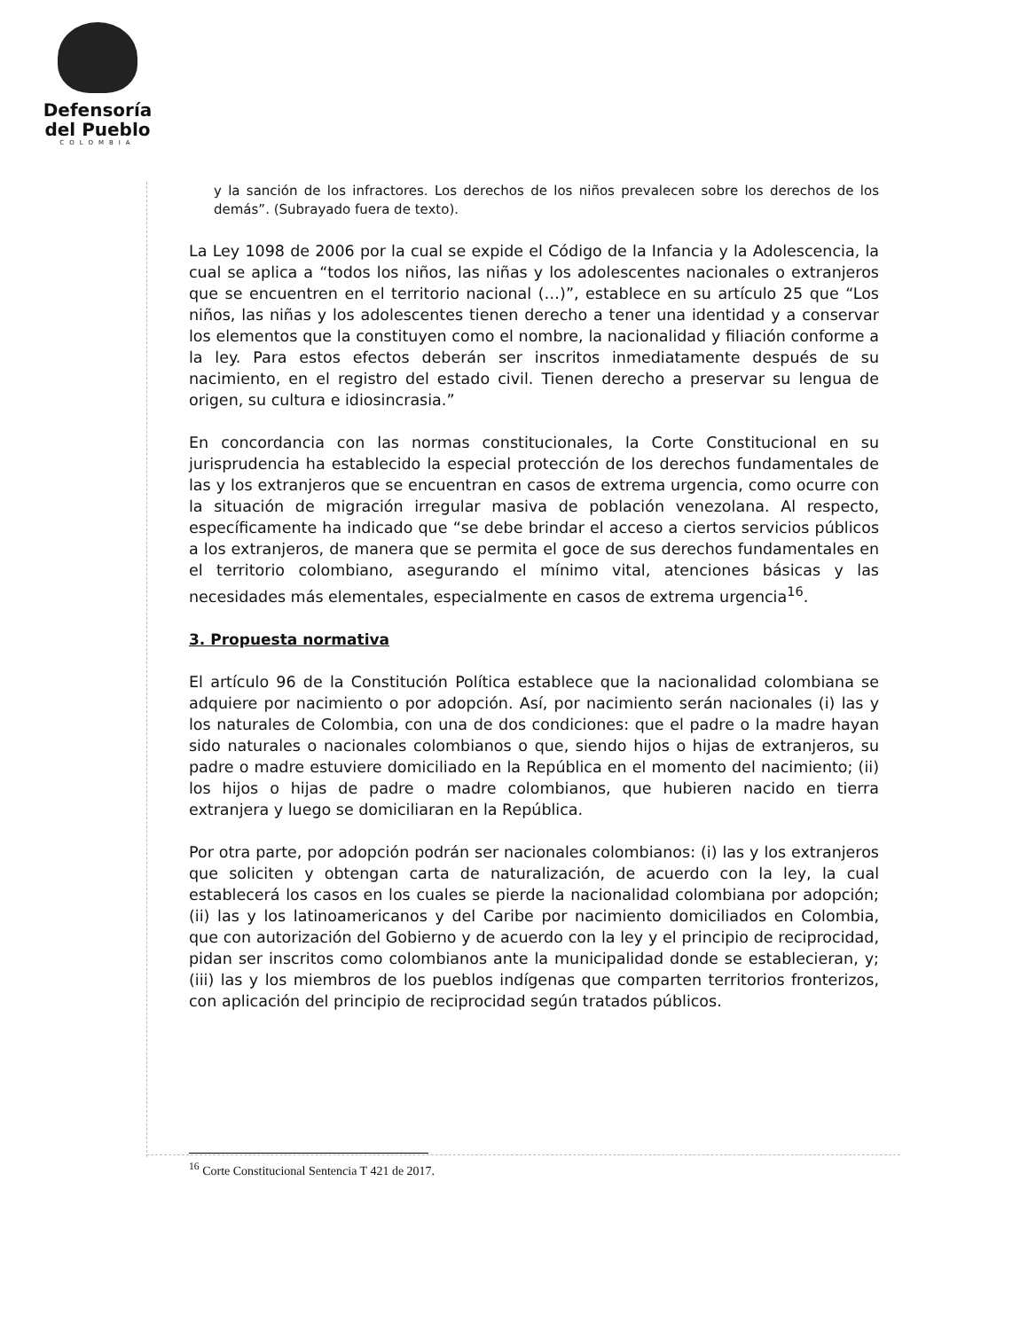Defensoría
del Pueblo
COLOMBIA
y la sanción de los infractores. Los derechos de los niños prevalecen sobre los derechos de los demás”. (Subrayado fuera de texto).
La Ley 1098 de 2006 por la cual se expide el Código de la Infancia y la Adolescencia, la cual se aplica a “todos los niños, las niñas y los adolescentes nacionales o extranjeros que se encuentren en el territorio nacional (…)”, establece en su artículo 25 que “Los niños, las niñas y los adolescentes tienen derecho a tener una identidad y a conservar los elementos que la constituyen como el nombre, la nacionalidad y filiación conforme a la ley. Para estos efectos deberán ser inscritos inmediatamente después de su nacimiento, en el registro del estado civil. Tienen derecho a preservar su lengua de origen, su cultura e idiosincrasia.”
En concordancia con las normas constitucionales, la Corte Constitucional en su jurisprudencia ha establecido la especial protección de los derechos fundamentales de las y los extranjeros que se encuentran en casos de extrema urgencia, como ocurre con la situación de migración irregular masiva de población venezolana. Al respecto, específicamente ha indicado que “se debe brindar el acceso a ciertos servicios públicos a los extranjeros, de manera que se permita el goce de sus derechos fundamentales en el territorio colombiano, asegurando el mínimo vital, atenciones básicas y las necesidades más elementales, especialmente en casos de extrema urgencia<sup>16</sup>.
3. Propuesta normativa
El artículo 96 de la Constitución Política establece que la nacionalidad colombiana se adquiere por nacimiento o por adopción. Así, por nacimiento serán nacionales (i) las y los naturales de Colombia, con una de dos condiciones: que el padre o la madre hayan sido naturales o nacionales colombianos o que, siendo hijos o hijas de extranjeros, su padre o madre estuviere domiciliado en la República en el momento del nacimiento; (ii) los hijos o hijas de padre o madre colombianos, que hubieren nacido en tierra extranjera y luego se domiciliaran en la República.
Por otra parte, por adopción podrán ser nacionales colombianos: (i) las y los extranjeros que soliciten y obtengan carta de naturalización, de acuerdo con la ley, la cual establecerá los casos en los cuales se pierde la nacionalidad colombiana por adopción; (ii) las y los latinoamericanos y del Caribe por nacimiento domiciliados en Colombia, que con autorización del Gobierno y de acuerdo con la ley y el principio de reciprocidad, pidan ser inscritos como colombianos ante la municipalidad donde se establecieran, y; (iii) las y los miembros de los pueblos indígenas que comparten territorios fronterizos, con aplicación del principio de reciprocidad según tratados públicos.
<sup>16</sup> Corte Constitucional Sentencia T 421 de 2017.